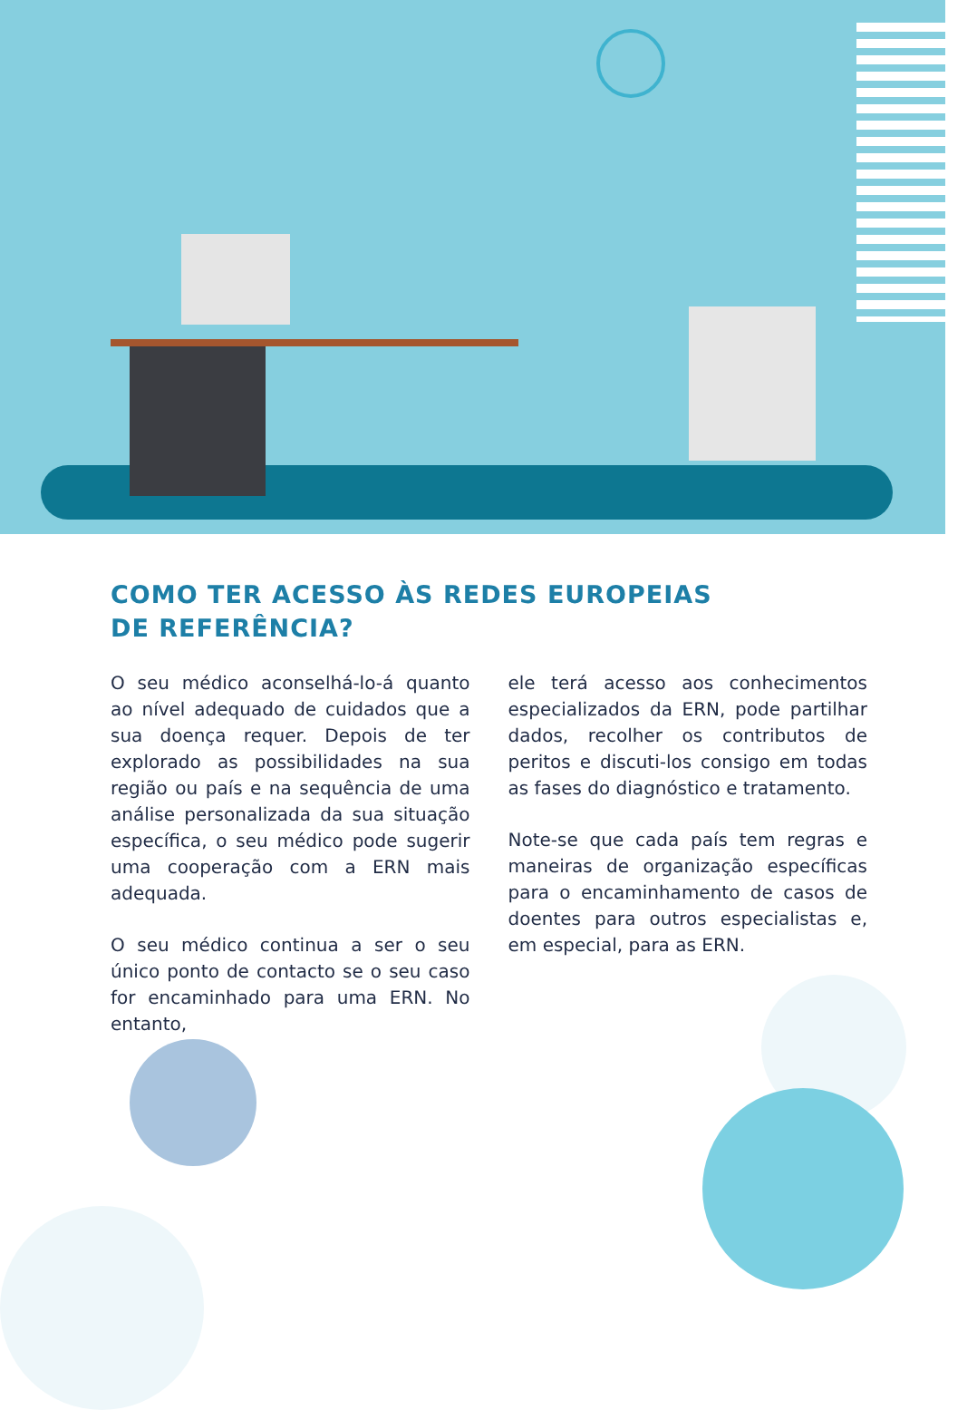COMO TER ACESSO ÀS REDES EUROPEIAS DE REFERÊNCIA?
O seu médico aconselhá-lo-á quanto ao nível adequado de cuidados que a sua doença requer. Depois de ter explorado as possibilidades na sua região ou país e na sequência de uma análise personalizada da sua situação específica, o seu médico pode sugerir uma cooperação com a ERN mais adequada.
O seu médico continua a ser o seu único ponto de contacto se o seu caso for encaminhado para uma ERN. No entanto,
ele terá acesso aos conhecimentos especializados da ERN, pode partilhar dados, recolher os contributos de peritos e discuti-los consigo em todas as fases do diagnóstico e tratamento.
Note-se que cada país tem regras e maneiras de organização específicas para o encaminhamento de casos de doentes para outros especialistas e, em especial, para as ERN.